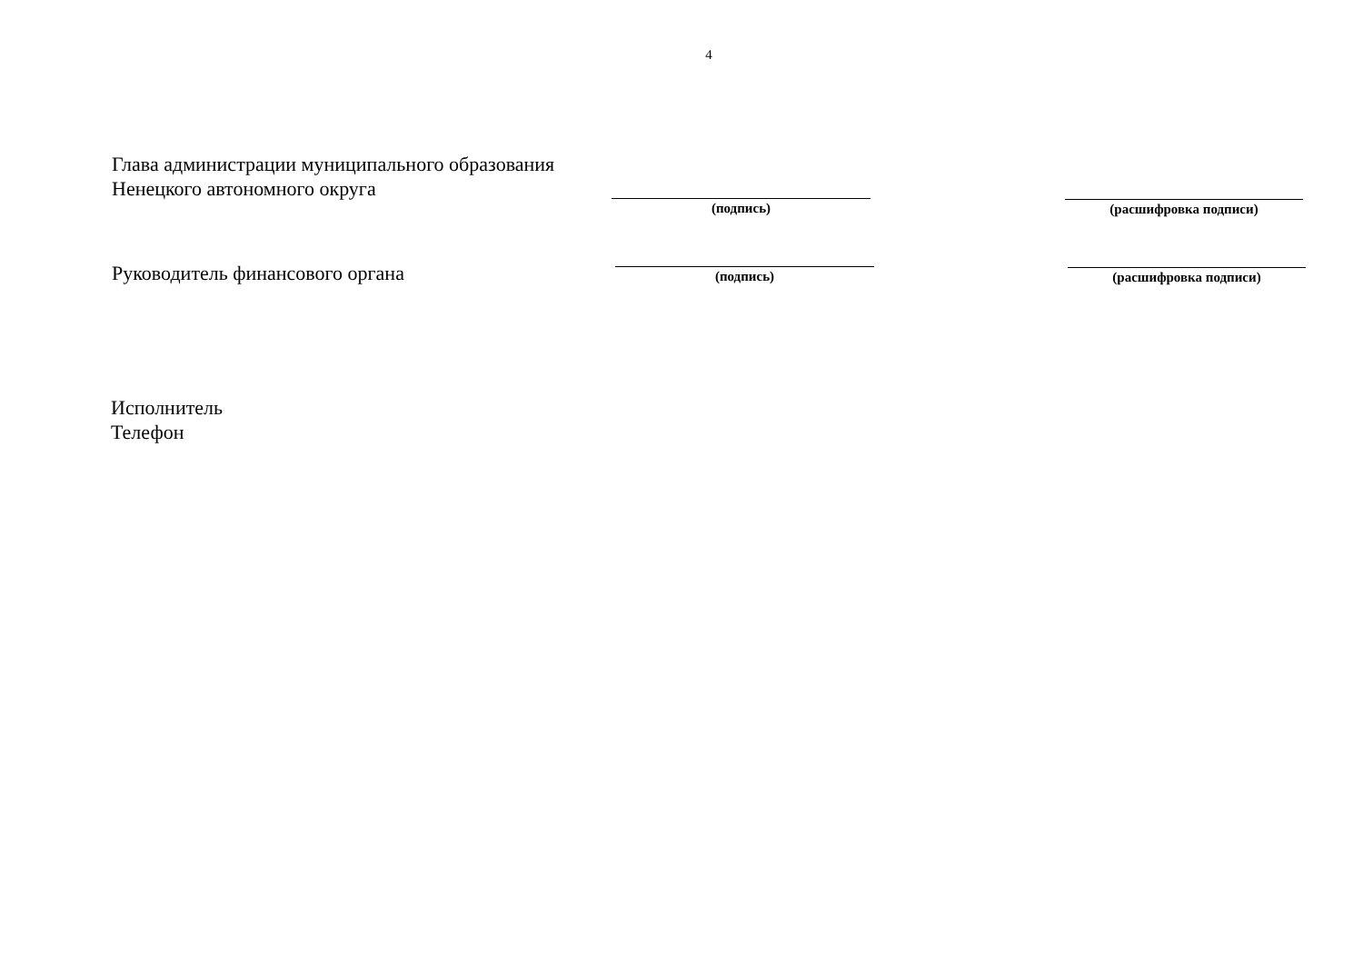4
Глава администрации муниципального образования
Ненецкого автономного округа
(подпись) (расшифровка подписи)
Руководитель финансового органа
(подпись) (расшифровка подписи)
Исполнитель
Телефон